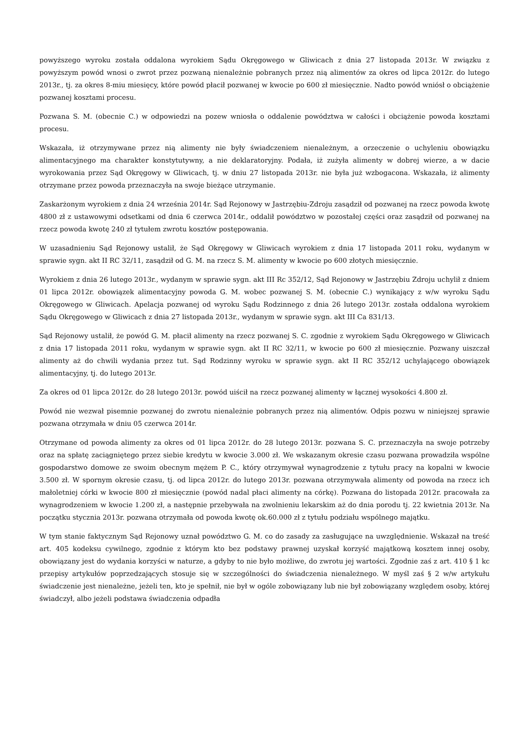powyższego wyroku została oddalona wyrokiem Sądu Okręgowego w Gliwicach z dnia 27 listopada 2013r. W związku z powyższym powód wnosi o zwrot przez pozwaną nienależnie pobranych przez nią alimentów za okres od lipca 2012r. do lutego 2013r., tj. za okres 8-miu miesięcy, które powód płacił pozwanej w kwocie po 600 zł miesięcznie. Nadto powód wniósł o obciążenie pozwanej kosztami procesu.
Pozwana S. M. (obecnie C.) w odpowiedzi na pozew wniosła o oddalenie powództwa w całości i obciążenie powoda kosztami procesu.
Wskazała, iż otrzymywane przez nią alimenty nie były świadczeniem nienależnym, a orzeczenie o uchyleniu obowiązku alimentacyjnego ma charakter konstytutywny, a nie deklaratoryjny. Podała, iż zużyła alimenty w dobrej wierze, a w dacie wyrokowania przez Sąd Okręgowy w Gliwicach, tj. w dniu 27 listopada 2013r. nie była już wzbogacona. Wskazała, iż alimenty otrzymane przez powoda przeznaczyła na swoje bieżące utrzymanie.
Zaskarżonym wyrokiem z dnia 24 września 2014r. Sąd Rejonowy w Jastrzębiu-Zdroju zasądził od pozwanej na rzecz powoda kwotę 4800 zł z ustawowymi odsetkami od dnia 6 czerwca 2014r., oddalił powództwo w pozostałej części oraz zasądził od pozwanej na rzecz powoda kwotę 240 zł tytułem zwrotu kosztów postępowania.
W uzasadnieniu Sąd Rejonowy ustalił, że Sąd Okręgowy w Gliwicach wyrokiem z dnia 17 listopada 2011 roku, wydanym w sprawie sygn. akt II RC 32/11, zasądził od G. M. na rzecz S. M. alimenty w kwocie po 600 złotych miesięcznie.
Wyrokiem z dnia 26 lutego 2013r., wydanym w sprawie sygn. akt III Rc 352/12, Sąd Rejonowy w Jastrzębiu Zdroju uchylił z dniem 01 lipca 2012r. obowiązek alimentacyjny powoda G. M. wobec pozwanej S. M. (obecnie C.) wynikający z w/w wyroku Sądu Okręgowego w Gliwicach. Apelacja pozwanej od wyroku Sądu Rodzinnego z dnia 26 lutego 2013r. została oddalona wyrokiem Sądu Okręgowego w Gliwicach z dnia 27 listopada 2013r., wydanym w sprawie sygn. akt III Ca 831/13.
Sąd Rejonowy ustalił, że powód G. M. płacił alimenty na rzecz pozwanej S. C. zgodnie z wyrokiem Sądu Okręgowego w Gliwicach z dnia 17 listopada 2011 roku, wydanym w sprawie sygn. akt II RC 32/11, w kwocie po 600 zł miesięcznie. Pozwany uiszczał alimenty aż do chwili wydania przez tut. Sąd Rodzinny wyroku w sprawie sygn. akt II RC 352/12 uchylającego obowiązek alimentacyjny, tj. do lutego 2013r.
Za okres od 01 lipca 2012r. do 28 lutego 2013r. powód uiścił na rzecz pozwanej alimenty w łącznej wysokości 4.800 zł.
Powód nie wezwał pisemnie pozwanej do zwrotu nienależnie pobranych przez nią alimentów. Odpis pozwu w niniejszej sprawie pozwana otrzymała w dniu 05 czerwca 2014r.
Otrzymane od powoda alimenty za okres od 01 lipca 2012r. do 28 lutego 2013r. pozwana S. C. przeznaczyła na swoje potrzeby oraz na spłatę zaciągniętego przez siebie kredytu w kwocie 3.000 zł. We wskazanym okresie czasu pozwana prowadziła wspólne gospodarstwo domowe ze swoim obecnym mężem P. C., który otrzymywał wynagrodzenie z tytułu pracy na kopalni w kwocie 3.500 zł. W spornym okresie czasu, tj. od lipca 2012r. do lutego 2013r. pozwana otrzymywała alimenty od powoda na rzecz ich małoletniej córki w kwocie 800 zł miesięcznie (powód nadal płaci alimenty na córkę). Pozwana do listopada 2012r. pracowała za wynagrodzeniem w kwocie 1.200 zł, a następnie przebywała na zwolnieniu lekarskim aż do dnia porodu tj. 22 kwietnia 2013r. Na początku stycznia 2013r. pozwana otrzymała od powoda kwotę ok.60.000 zł z tytułu podziału wspólnego majątku.
W tym stanie faktycznym Sąd Rejonowy uznał powództwo G. M. co do zasady za zasługujące na uwzględnienie. Wskazał na treść art. 405 kodeksu cywilnego, zgodnie z którym kto bez podstawy prawnej uzyskał korzyść majątkową kosztem innej osoby, obowiązany jest do wydania korzyści w naturze, a gdyby to nie było możliwe, do zwrotu jej wartości. Zgodnie zaś z art. 410 § 1 kc przepisy artykułów poprzedzających stosuje się w szczególności do świadczenia nienależnego. W myśl zaś § 2 w/w artykułu świadczenie jest nienależne, jeżeli ten, kto je spełnił, nie był w ogóle zobowiązany lub nie był zobowiązany względem osoby, której świadczył, albo jeżeli podstawa świadczenia odpadła